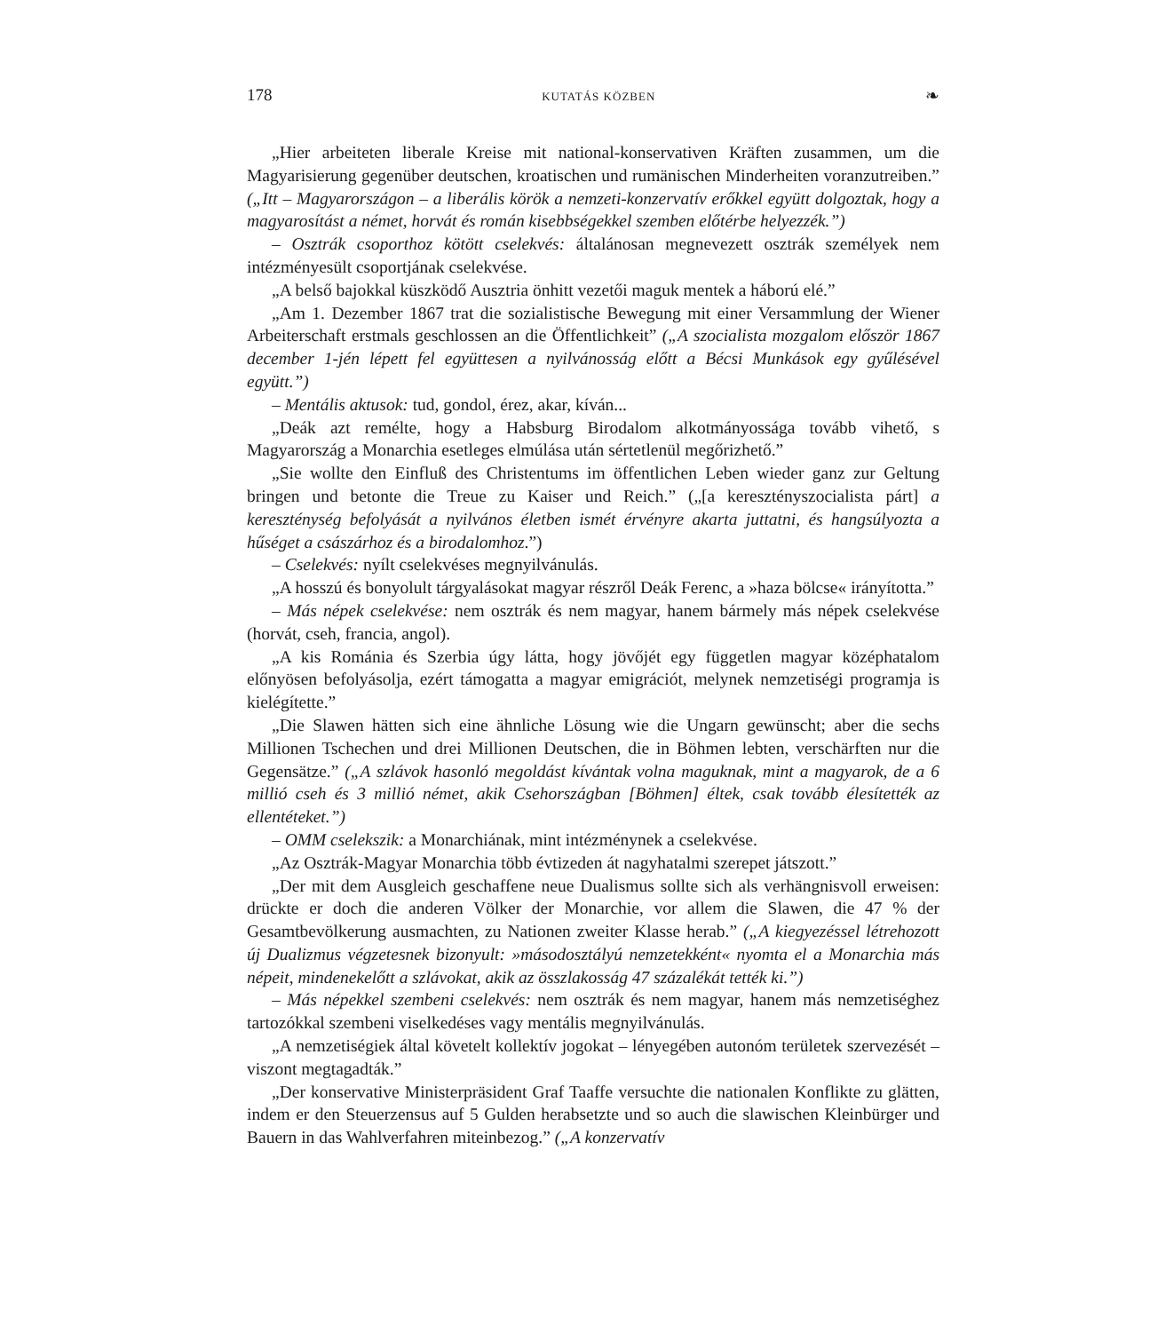178 KUTATÁS KÖZBEN ❧
„Hier arbeiteten liberale Kreise mit national-konservativen Kräften zusammen, um die Magyarisierung gegenüber deutschen, kroatischen und rumänischen Minderheiten voranzutreiben.” („Itt – Magyarországon – a liberális körök a nemzeti-konzervatív erőkkel együtt dolgoztak, hogy a magyarosítást a német, horvát és román kisebbségekkel szemben előtérbe helyezzék.”)
– Osztrák csoporthoz kötött cselekvés: általánosan megnevezett osztrák személyek nem intézményesült csoportjának cselekvése.
„A belső bajokkal küszködő Ausztria önhitt vezetői maguk mentek a háború elé.”
„Am 1. Dezember 1867 trat die sozialistische Bewegung mit einer Versammlung der Wiener Arbeiterschaft erstmals geschlossen an die Öffentlichkeit” („A szocialista mozgalom először 1867 december 1-jén lépett fel együttesen a nyilvánosság előtt a Bécsi Munkások egy gyűlésével együtt.”)
– Mentális aktusok: tud, gondol, érez, akar, kíván...
„Deák azt remélte, hogy a Habsburg Birodalom alkotmányossága tovább vihető, s Magyarország a Monarchia esetleges elmúlása után sértetlenül megőrizhető.”
„Sie wollte den Einfluß des Christentums im öffentlichen Leben wieder ganz zur Geltung bringen und betonte die Treue zu Kaiser und Reich.” („[a keresztényszocialista párt] a kereszténység befolyását a nyilvános életben ismét érvényre akarta juttatni, és hangsúlyozta a hűséget a császárhoz és a birodalomhoz.”)
– Cselekvés: nyílt cselekvéses megnyilvánulás.
„A hosszú és bonyolult tárgyalásokat magyar részről Deák Ferenc, a »haza bölcse« irányította.”
– Más népek cselekvése: nem osztrák és nem magyar, hanem bármely más népek cselekvése (horvát, cseh, francia, angol).
„A kis Románia és Szerbia úgy látta, hogy jövőjét egy független magyar középhatalom előnyösen befolyásolja, ezért támogatta a magyar emigrációt, melynek nemzetiségi programja is kielégítette.”
„Die Slawen hätten sich eine ähnliche Lösung wie die Ungarn gewünscht; aber die sechs Millionen Tschechen und drei Millionen Deutschen, die in Böhmen lebten, verschärften nur die Gegensätze.” („A szlávok hasonló megoldást kívántak volna maguknak, mint a magyarok, de a 6 millió cseh és 3 millió német, akik Csehországban [Böhmen] éltek, csak tovább élesítették az ellentéteket.”)
– OMM cselekszik: a Monarchiának, mint intézménynek a cselekvése.
„Az Osztrák-Magyar Monarchia több évtizeden át nagyhatalmi szerepet játszott.”
„Der mit dem Ausgleich geschaffene neue Dualismus sollte sich als verhängnisvoll erweisen: drückte er doch die anderen Völker der Monarchie, vor allem die Slawen, die 47 % der Gesamtbevölkerung ausmachten, zu Nationen zweiter Klasse herab.” („A kiegyezéssel létrehozott új Dualizmus végzetesnek bizonyult: »másodosztályú nemzetekként« nyomta el a Monarchia más népeit, mindenekelőtt a szlávokat, akik az összlakosság 47 százalékát tették ki.”)
– Más népekkel szembeni cselekvés: nem osztrák és nem magyar, hanem más nemzetiséghez tartozókkal szembeni viselkedéses vagy mentális megnyilvánulás.
„A nemzetiségiek által követelt kollektív jogokat – lényegében autonóm területek szervezését – viszont megtagadták.”
„Der konservative Ministerpräsident Graf Taaffe versuchte die nationalen Konflikte zu glätten, indem er den Steuerzensus auf 5 Gulden herabsetzte und so auch die slawischen Kleinbürger und Bauern in das Wahlverfahren miteinbezog.” („A konzervatív